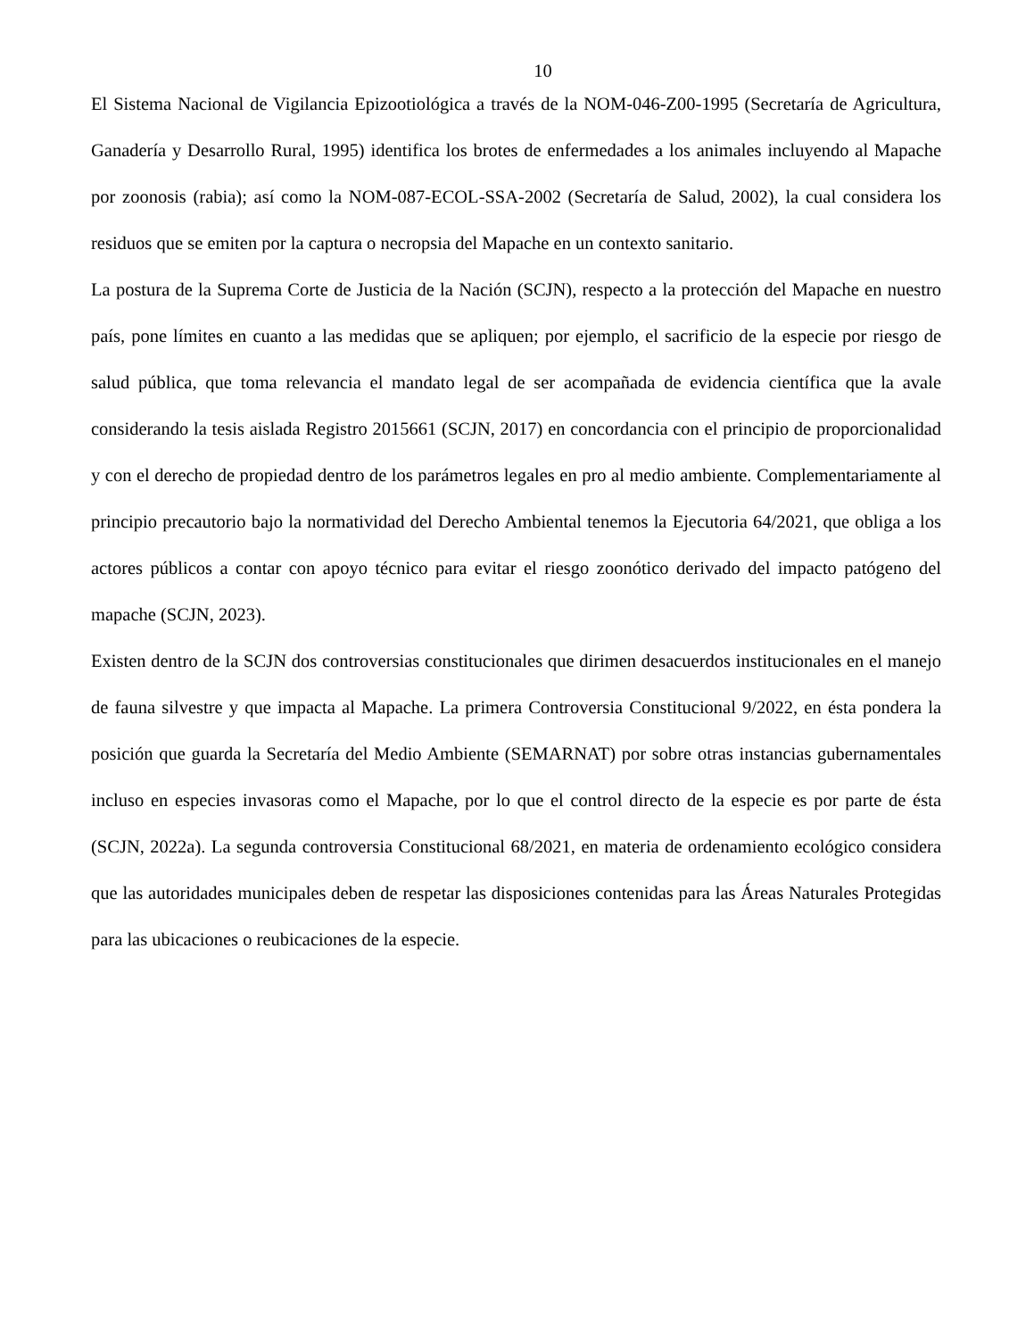10
El Sistema Nacional de Vigilancia Epizootiológica a través de la NOM-046-Z00-1995 (Secretaría de Agricultura, Ganadería y Desarrollo Rural, 1995) identifica los brotes de enfermedades a los animales incluyendo al Mapache por zoonosis (rabia); así como la NOM-087-ECOL-SSA-2002 (Secretaría de Salud, 2002), la cual considera los residuos que se emiten por la captura o necropsia del Mapache en un contexto sanitario.
La postura de la Suprema Corte de Justicia de la Nación (SCJN), respecto a la protección del Mapache en nuestro país, pone límites en cuanto a las medidas que se apliquen; por ejemplo, el sacrificio de la especie por riesgo de salud pública, que toma relevancia el mandato legal de ser acompañada de evidencia científica que la avale considerando la tesis aislada Registro 2015661 (SCJN, 2017) en concordancia con el principio de proporcionalidad y con el derecho de propiedad dentro de los parámetros legales en pro al medio ambiente. Complementariamente al principio precautorio bajo la normatividad del Derecho Ambiental tenemos la Ejecutoria 64/2021, que obliga a los actores públicos a contar con apoyo técnico para evitar el riesgo zoonótico derivado del impacto patógeno del mapache (SCJN, 2023).
Existen dentro de la SCJN dos controversias constitucionales que dirimen desacuerdos institucionales en el manejo de fauna silvestre y que impacta al Mapache. La primera Controversia Constitucional 9/2022, en ésta pondera la posición que guarda la Secretaría del Medio Ambiente (SEMARNAT) por sobre otras instancias gubernamentales incluso en especies invasoras como el Mapache, por lo que el control directo de la especie es por parte de ésta (SCJN, 2022a). La segunda controversia Constitucional 68/2021, en materia de ordenamiento ecológico considera que las autoridades municipales deben de respetar las disposiciones contenidas para las Áreas Naturales Protegidas para las ubicaciones o reubicaciones de la especie.